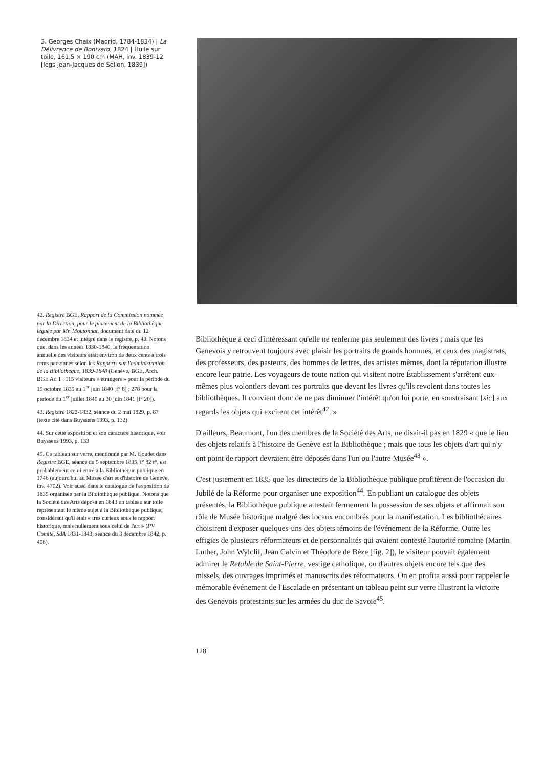3. Georges Chaix (Madrid, 1784-1834) | La Délivrance de Bonivard, 1824 | Huile sur toile, 161,5 × 190 cm (MAH, inv. 1839-12 [legs Jean-Jacques de Sellon, 1839])
42. Registre BGE, Rapport de la Commission nommée par la Direction, pour le placement de la Bibliothèque léguée par Mr. Moutonnat, document daté du 12 décembre 1834 et intégré dans le registre, p. 43. Notons que, dans les années 1830-1840, la fréquentation annuelle des visiteurs était environ de deux cents à trois cents personnes selon les Rapports sur l'administration de la Bibliothèque, 1839-1848 (Genève, BGE, Arch. BGE Ad 1 : 115 visiteurs « étrangers » pour la période du 15 octobre 1839 au 1<sup>er</sup> juin 1840 [f° 8] ; 278 pour la période du 1<sup>er</sup> juillet 1840 au 30 juin 1841 [f° 20]).
43. Registre 1822-1832, séance du 2 mai 1829, p. 87 (texte cité dans Buyssens 1993, p. 132)
44. Sur cette exposition et son caractère historique, voir Buyssens 1993, p. 133
45. Ce tableau sur verre, mentionné par M. Goudet dans Registre BGE, séance du 5 septembre 1835, f° 82 r°, est probablement celui entré à la Bibliothèque publique en 1746 (aujourd'hui au Musée d'art et d'histoire de Genève, inv. 4702). Voir aussi dans le catalogue de l'exposition de 1835 organisée par la Bibliothèque publique. Notons que la Société des Arts déposa en 1843 un tableau sur toile représentant le même sujet à la Bibliothèque publique, considérant qu'il était « très curieux sous le rapport historique, mais nullement sous celui de l'art » (PV Comité, SdA 1831-1843, séance du 3 décembre 1842, p. 408).
Bibliothèque a ceci d'intéressant qu'elle ne renferme pas seulement des livres ; mais que les Genevois y retrouvent toujours avec plaisir les portraits de grands hommes, et ceux des magistrats, des professeurs, des pasteurs, des hommes de lettres, des artistes mêmes, dont la réputation illustre encore leur patrie. Les voyageurs de toute nation qui visitent notre Établissement s'arrêtent eux-mêmes plus volontiers devant ces portraits que devant les livres qu'ils revoient dans toutes les bibliothèques. Il convient donc de ne pas diminuer l'intérêt qu'on lui porte, en soustraisant [sic] aux regards les objets qui excitent cet intérêt<sup>42</sup>. »
D'ailleurs, Beaumont, l'un des membres de la Société des Arts, ne disait-il pas en 1829 « que le lieu des objets relatifs à l'histoire de Genève est la Bibliothèque ; mais que tous les objets d'art qui n'y ont point de rapport devraient être déposés dans l'un ou l'autre Musée<sup>43</sup> ».
C'est justement en 1835 que les directeurs de la Bibliothèque publique profitèrent de l'occasion du Jubilé de la Réforme pour organiser une exposition<sup>44</sup>. En publiant un catalogue des objets présentés, la Bibliothèque publique attestait fermement la possession de ses objets et affirmait son rôle de Musée historique malgré des locaux encombrés pour la manifestation. Les bibliothécaires choisirent d'exposer quelques-uns des objets témoins de l'événement de la Réforme. Outre les effigies de plusieurs réformateurs et de personnalités qui avaient contesté l'autorité romaine (Martin Luther, John Wylclif, Jean Calvin et Théodore de Bèze [fig. 2]), le visiteur pouvait également admirer le Retable de Saint-Pierre, vestige catholique, ou d'autres objets encore tels que des missels, des ouvrages imprimés et manuscrits des réformateurs. On en profita aussi pour rappeler le mémorable événement de l'Escalade en présentant un tableau peint sur verre illustrant la victoire des Genevois protestants sur les armées du duc de Savoie<sup>45</sup>.
128